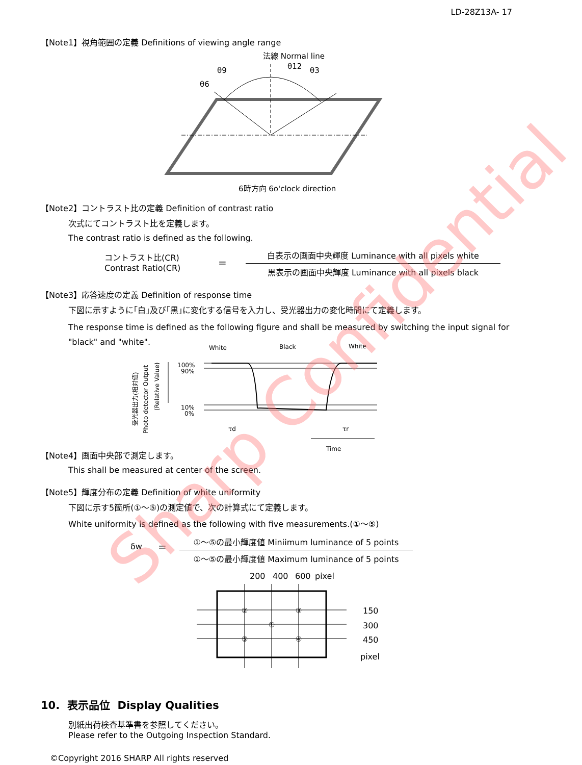LD-28Z13A- 17
【Note1】視角範囲の定義 Definitions of viewing angle range
法線 Normal line
θ9
θ12
θ3
θ6
6時方向 6o'clock direction
【Note2】コントラスト比の定義 Definition of contrast ratio
次式にてコントラスト比を定義します。
The contrast ratio is defined as the following.
コントラスト比(CR)
Contrast Ratio(CR)
=
白表示の画面中央輝度 Luminance with all pixels white
黒表示の画面中央輝度 Luminance with all pixels black
【Note3】応答速度の定義 Definition of response time
下図に示すように｢白｣及び｢黒｣に変化する信号を入力し、受光器出力の変化時間にて定義します。
The response time is defined as the following figure and shall be measured by switching the input signal for "black" and "white".
White
Black
White
100%
90%
10%
0%
受光器出力(相対値)
Photo detector Output
(Relative Value)
τd
τr
Time
【Note4】画面中央部で測定します。
This shall be measured at center of the screen.
【Note5】輝度分布の定義 Definition of white uniformity
下図に示す5箇所(①～⑤)の測定値で、次の計算式にて定義します。
White uniformity is defined as the following with five measurements.(①～⑤)
δw =
①～⑤の最小輝度値 Miniimum luminance of 5 points
①～⑤の最小輝度値 Maximum luminance of 5 points
200
400
600
pixel
150
300
450
pixel
②
③
①
⑤
④
10. 表示品位 Display Qualities
別紙出荷検査基準書を参照してください。
Please refer to the Outgoing Inspection Standard.
©Copyright 2016 SHARP All rights reserved
Sharp Confidential